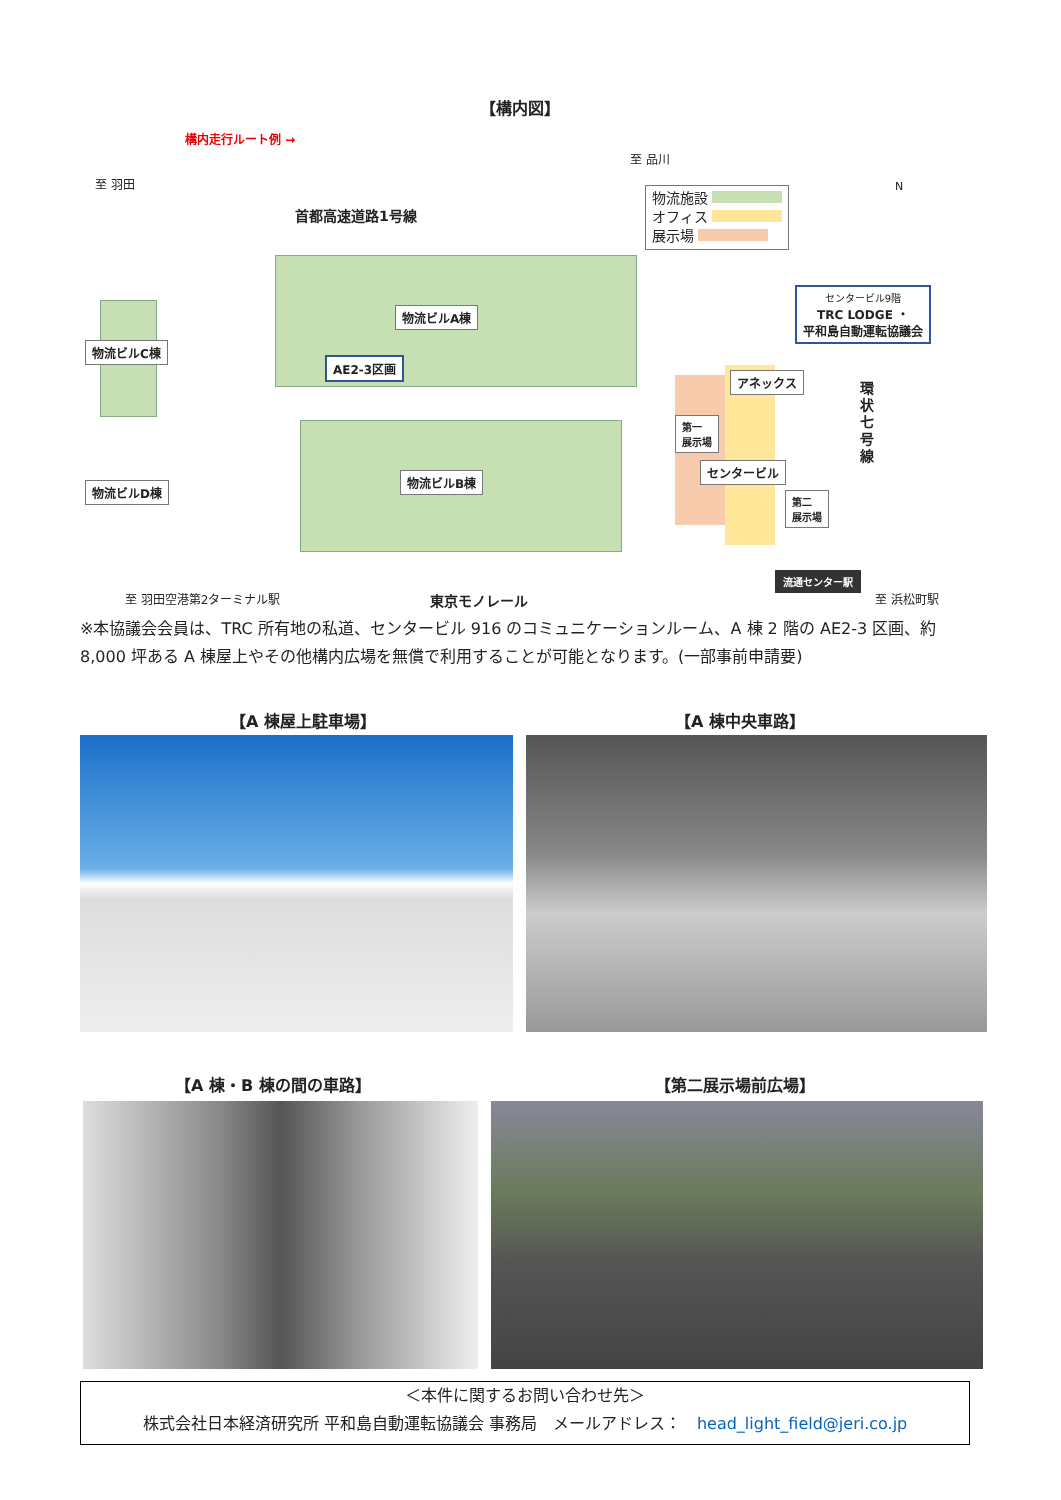【構内図】
構内走行ルート例 →
至 羽田
至 品川
首都高速道路1号線
物流施設
オフィス
展示場
N
物流ビルA棟
AE2-3区画
物流ビルC棟
物流ビルB棟
物流ビルD棟
アネックス
第一
展示場
センタービル
第二
展示場
センタービル9階
TRC LODGE ・
平和島自動運転協議会
環状七号線
流通センター駅
至 羽田空港第2ターミナル駅 東京モノレール 至 浜松町駅
※本協議会会員は、TRC 所有地の私道、センタービル 916 のコミュニケーションルーム、A 棟 2 階の AE2-3 区画、約 8,000 坪ある A 棟屋上やその他構内広場を無償で利用することが可能となります。(一部事前申請要)
【A 棟屋上駐車場】 【A 棟中央車路】
【A 棟・B 棟の間の車路】 【第二展示場前広場】
＜本件に関するお問い合わせ先＞
株式会社日本経済研究所 平和島自動運転協議会 事務局　メールアドレス：　head_light_field@jeri.co.jp